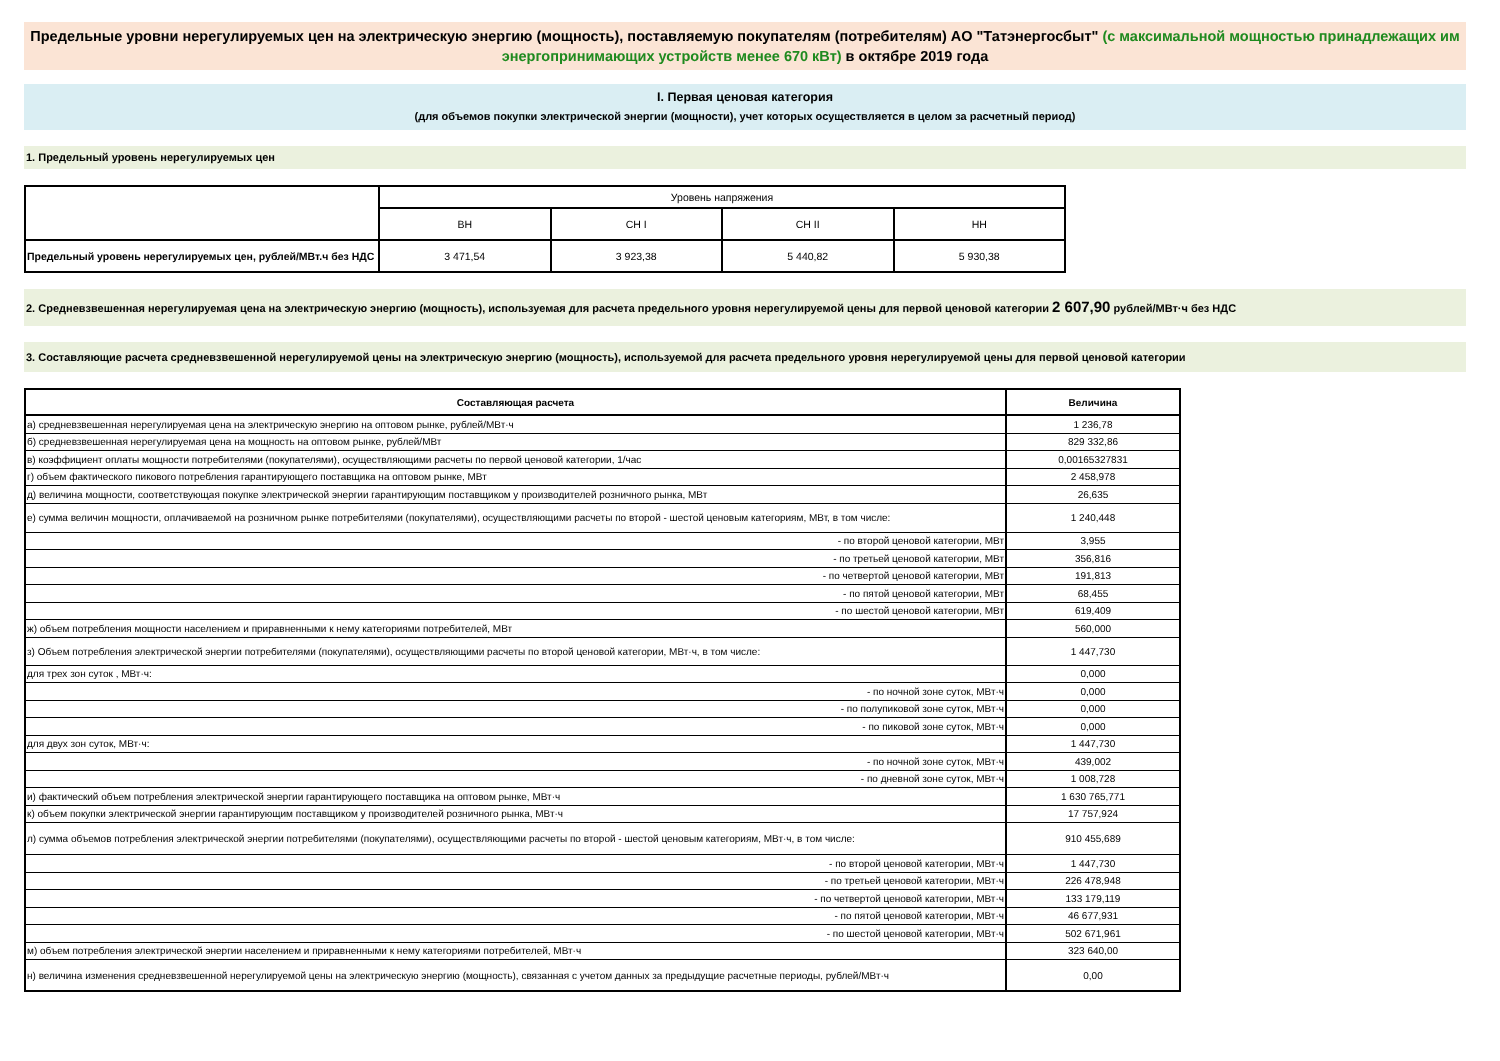Предельные уровни нерегулируемых цен на электрическую энергию (мощность), поставляемую покупателям (потребителям) АО "Татэнергосбыт" (с максимальной мощностью принадлежащих им энергопринимающих устройств менее 670 кВт) в октябре 2019 года
I. Первая ценовая категория
(для объемов покупки электрической энергии (мощности), учет которых осуществляется в целом за расчетный период)
1. Предельный уровень нерегулируемых цен
| | Уровень напряжения | | | |
| | ВН | СН I | СН II | НН |
| Предельный уровень нерегулируемых цен, рублей/МВт.ч без НДС | 3 471,54 | 3 923,38 | 5 440,82 | 5 930,38 |
2. Средневзвешенная нерегулируемая цена на электрическую энергию (мощность), используемая для расчета предельного уровня нерегулируемой цены для первой ценовой категории 2 607,90 рублей/МВт·ч без НДС
3. Составляющие расчета средневзвешенной нерегулируемой цены на электрическую энергию (мощность), используемой для расчета предельного уровня нерегулируемой цены для первой ценовой категории
| Составляющая расчета | Величина |
| а) средневзвешенная нерегулируемая цена на электрическую энергию на оптовом рынке, рублей/МВт·ч | 1 236,78 |
| б) средневзвешенная нерегулируемая цена на мощность на оптовом рынке, рублей/МВт | 829 332,86 |
| в) коэффициент оплаты мощности потребителями (покупателями), осуществляющими расчеты по первой ценовой категории, 1/час | 0,00165327831 |
| г) объем фактического пикового потребления гарантирующего поставщика на оптовом рынке, МВт | 2 458,978 |
| д) величина мощности, соответствующая покупке электрической энергии гарантирующим поставщиком у производителей розничного рынка, МВт | 26,635 |
| е) сумма величин мощности, оплачиваемой на розничном рынке потребителями (покупателями), осуществляющими расчеты по второй - шестой ценовым категориям, МВт, в том числе: | 1 240,448 |
| - по второй ценовой категории, МВт | 3,955 |
| - по третьей ценовой категории, МВт | 356,816 |
| - по четвертой ценовой категории, МВт | 191,813 |
| - по пятой ценовой категории, МВт | 68,455 |
| - по шестой ценовой категории, МВт | 619,409 |
| ж) объем потребления мощности населением и приравненными к нему категориями потребителей, МВт | 560,000 |
| з) Объем потребления электрической энергии потребителями (покупателями), осуществляющими расчеты по второй ценовой категории, МВт·ч, в том числе: | 1 447,730 |
| для трех зон суток , МВт·ч: | 0,000 |
| - по ночной зоне суток, МВт·ч | 0,000 |
| - по полупиковой зоне суток, МВт·ч | 0,000 |
| - по пиковой зоне суток, МВт·ч | 0,000 |
| для двух зон суток, МВт·ч: | 1 447,730 |
| - по ночной зоне суток, МВт·ч | 439,002 |
| - по дневной зоне суток, МВт·ч | 1 008,728 |
| и) фактический объем потребления электрической энергии гарантирующего поставщика на оптовом рынке, МВт·ч | 1 630 765,771 |
| к) объем покупки электрической энергии гарантирующим поставщиком у производителей розничного рынка, МВт·ч | 17 757,924 |
| л) сумма объемов потребления электрической энергии потребителями (покупателями), осуществляющими расчеты по второй - шестой ценовым категориям, МВт·ч, в том числе: | 910 455,689 |
| - по второй ценовой категории, МВт·ч | 1 447,730 |
| - по третьей ценовой категории, МВт·ч | 226 478,948 |
| - по четвертой ценовой категории, МВт·ч | 133 179,119 |
| - по пятой ценовой категории, МВт·ч | 46 677,931 |
| - по шестой ценовой категории, МВт·ч | 502 671,961 |
| м) объем потребления электрической энергии населением и приравненными к нему категориями потребителей, МВт·ч | 323 640,00 |
| н) величина изменения средневзвешенной нерегулируемой цены на электрическую энергию (мощность), связанная с учетом данных за предыдущие расчетные периоды, рублей/МВт·ч | 0,00 |